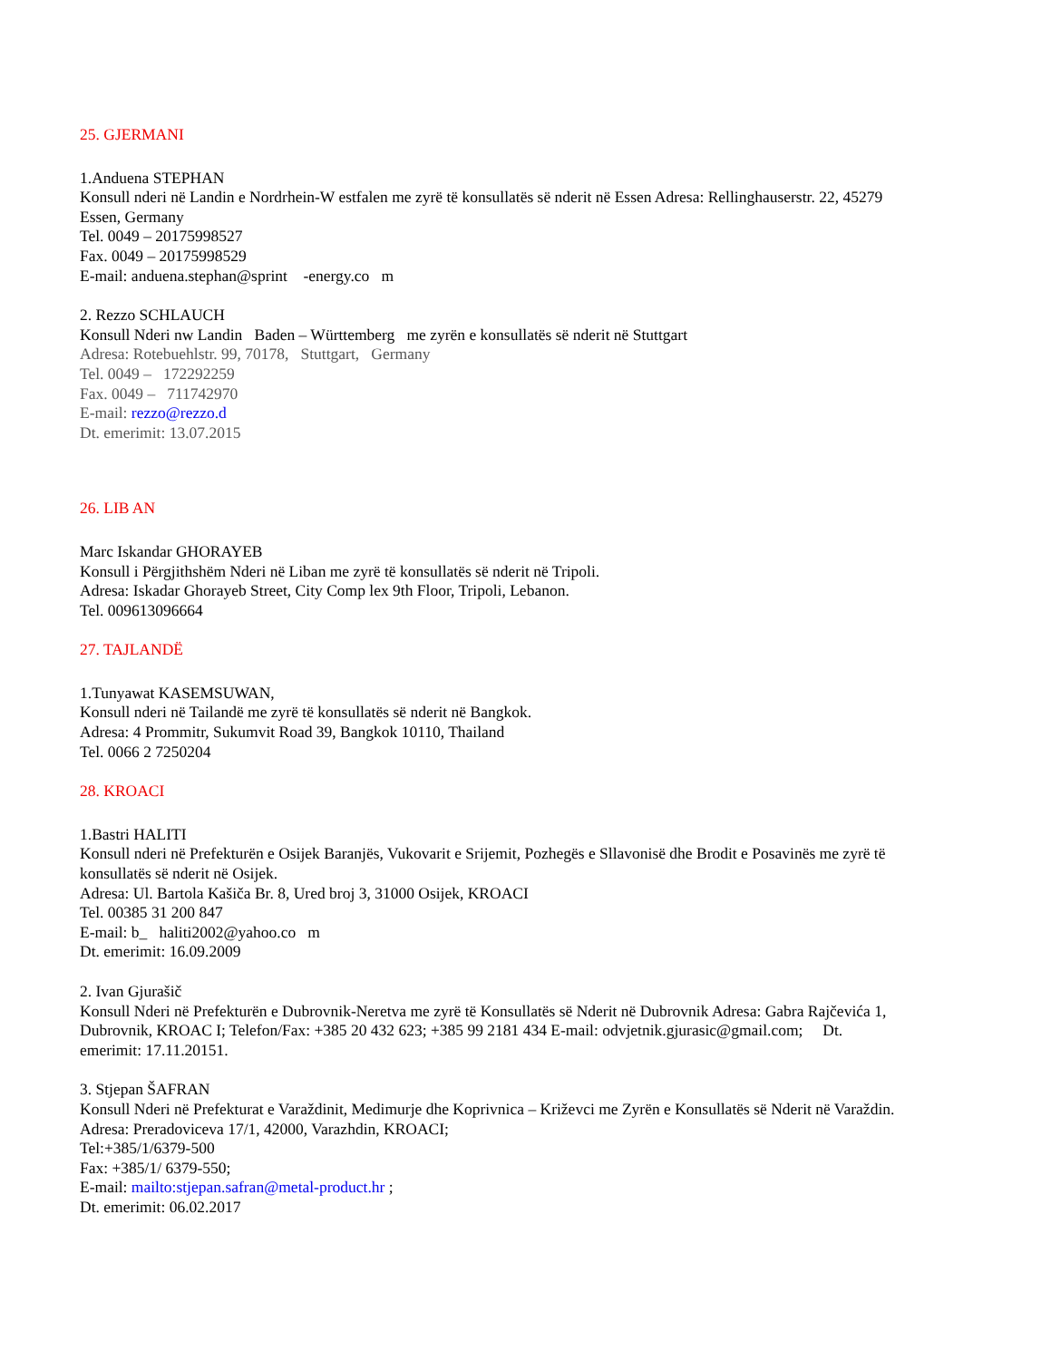25. GJERMANI
1.Anduena STEPHAN
Konsull nderi në Landin e Nordrhein-W estfalen me zyrë të konsullatës së nderit në Essen Adresa: Rellinghauserstr. 22, 45279 Essen, Germany
Tel. 0049 – 20175998527
Fax. 0049 – 20175998529
E-mail: anduena.stephan@sprint -energy.co m
2. Rezzo SCHLAUCH
Konsull Nderi nw Landin Baden – Württemberg me zyrën e konsullatës së nderit në Stuttgart
Adresa: Rotebuehlstr. 99, 70178, Stuttgart, Germany
Tel. 0049 – 172292259
Fax. 0049 – 711742970
E-mail: rezzo@rezzo.d
Dt. emerimit: 13.07.2015
26. LIB AN
Marc Iskandar GHORAYEB
Konsull i Përgjithshëm Nderi në Liban me zyrë të konsullatës së nderit në Tripoli.
Adresa: Iskadar Ghorayeb Street, City Comp lex 9th Floor, Tripoli, Lebanon.
Tel. 009613096664
27. TAJLANDË
1.Tunyawat KASEMSUWAN,
Konsull nderi në Tailandë me zyrë të konsullatës së nderit në Bangkok.
Adresa: 4 Prommitr, Sukumvit Road 39, Bangkok 10110, Thailand
Tel. 0066 2 7250204
28. KROACI
1.Bastri HALITI
Konsull nderi në Prefekturën e Osijek Baranjës, Vukovarit e Srijemit, Pozhegës e Sllavonisë dhe Brodit e Posavinës me zyrë të konsullatës së nderit në Osijek.
Adresa: Ul. Bartola Kašiča Br. 8, Ured broj 3, 31000 Osijek, KROACI
Tel. 00385 31 200 847
E-mail: b_ haliti2002@yahoo.co m
Dt. emerimit: 16.09.2009
2. Ivan Gjurašič
Konsull Nderi në Prefekturën e Dubrovnik-Neretva me zyrë të Konsullatës së Nderit në Dubrovnik Adresa: Gabra Rajčevića 1, Dubrovnik, KROAC I; Telefon/Fax: +385 20 432 623; +385 99 2181 434 E-mail: odvjetnik.gjurasic@gmail.com; Dt. emerimit: 17.11.20151.
3. Stjepan ŠAFRAN
Konsull Nderi në Prefekturat e Varaždinit, Medimurje dhe Koprivnica – Križevci me Zyrën e Konsullatës së Nderit në Varaždin.
Adresa: Preradoviceva 17/1, 42000, Varazhdin, KROACI;
Tel:+385/1/6379-500
Fax: +385/1/ 6379-550;
E-mail: mailto:stjepan.safran@metal-product.hr ;
Dt. emerimit: 06.02.2017